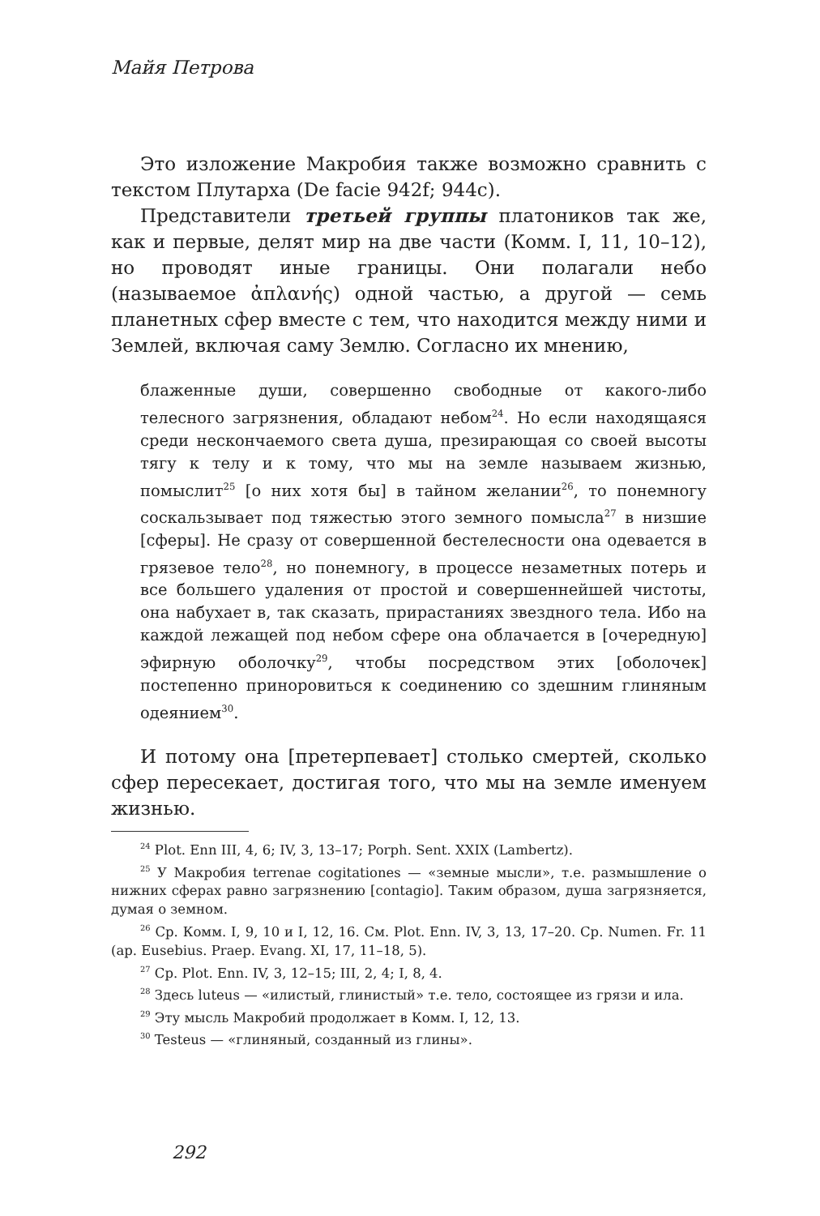Майя Петрова
Это изложение Макробия также возможно сравнить с текстом Плутарха (De facie 942f; 944c).
Представители третьей группы платоников так же, как и первые, делят мир на две части (Комм. I, 11, 10–12), но проводят иные границы. Они полагали небо (называемое ἀπλανής) одной частью, а другой — семь планетных сфер вместе с тем, что находится между ними и Землей, включая саму Землю. Согласно их мнению,
блаженные души, совершенно свободные от какого-либо телесного загрязнения, обладают небом<sup>24</sup>. Но если находящаяся среди нескончаемого света душа, презирающая со своей высоты тягу к телу и к тому, что мы на земле называем жизнью, помыслит<sup>25</sup> [о них хотя бы] в тайном желании<sup>26</sup>, то понемногу соскальзывает под тяжестью этого земного помысла<sup>27</sup> в низшие [сферы]. Не сразу от совершенной бестелесности она одевается в грязевое тело<sup>28</sup>, но понемногу, в процессе незаметных потерь и все большего удаления от простой и совершеннейшей чистоты, она набухает в, так сказать, прирастаниях звездного тела. Ибо на каждой лежащей под небом сфере она облачается в [очередную] эфирную оболочку<sup>29</sup>, чтобы посредством этих [оболочек] постепенно приноровиться к соединению со здешним глиняным одеянием<sup>30</sup>.
И потому она [претерпевает] столько смертей, сколько сфер пересекает, достигая того, что мы на земле именуем жизнью.
<sup>24</sup> Plot. Enn III, 4, 6; IV, 3, 13–17; Porph. Sent. XXIX (Lambertz).
<sup>25</sup> У Макробия terrenae cogitationes — «земные мысли», т.е. размышление о нижних сферах равно загрязнению [contagio]. Таким образом, душа загрязняется, думая о земном.
<sup>26</sup> Ср. Комм. I, 9, 10 и I, 12, 16. См. Plot. Enn. IV, 3, 13, 17–20. Ср. Numen. Fr. 11 (ap. Eusebius. Praep. Evang. XI, 17, 11–18, 5).
<sup>27</sup> Ср. Plot. Enn. IV, 3, 12–15; III, 2, 4; I, 8, 4.
<sup>28</sup> Здесь luteus — «илистый, глинистый» т.е. тело, состоящее из грязи и ила.
<sup>29</sup> Эту мысль Макробий продолжает в Комм. I, 12, 13.
<sup>30</sup> Testeus — «глиняный, созданный из глины».
292